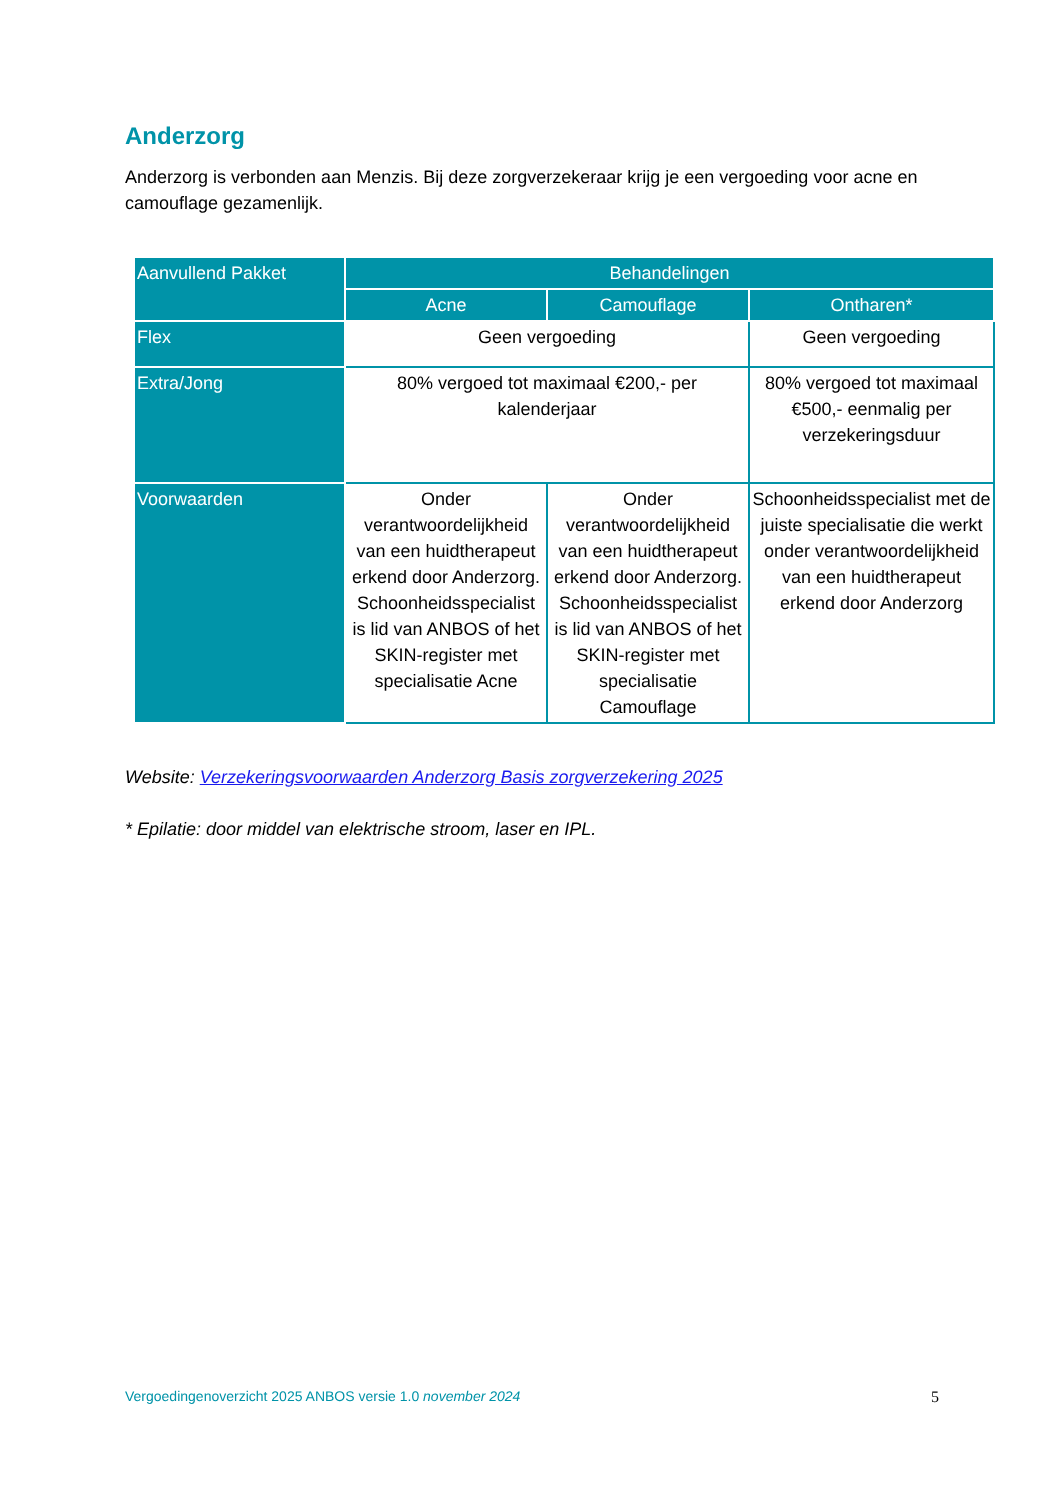Anderzorg
Anderzorg is verbonden aan Menzis. Bij deze zorgverzekeraar krijg je een vergoeding voor acne en camouflage gezamenlijk.
| Aanvullend Pakket | Behandelingen | | |
| --- | --- | --- | --- |
| | Acne | Camouflage | Ontharen* |
| Flex | Geen vergoeding | | Geen vergoeding |
| Extra/Jong | 80% vergoed tot maximaal €200,- per kalenderjaar | | 80% vergoed tot maximaal €500,- eenmalig per verzekeringsduur |
| Voorwaarden | Onder verantwoordelijkheid van een huidtherapeut erkend door Anderzorg. Schoonheidsspecialist is lid van ANBOS of het SKIN-register met specialisatie Acne | Onder verantwoordelijkheid van een huidtherapeut erkend door Anderzorg. Schoonheidsspecialist is lid van ANBOS of het SKIN-register met specialisatie Camouflage | Schoonheidsspecialist met de juiste specialisatie die werkt onder verantwoordelijkheid van een huidtherapeut erkend door Anderzorg |
Website: Verzekeringsvoorwaarden Anderzorg Basis zorgverzekering 2025
* Epilatie: door middel van elektrische stroom, laser en IPL.
Vergoedingenoverzicht 2025 ANBOS versie 1.0 november 2024 5